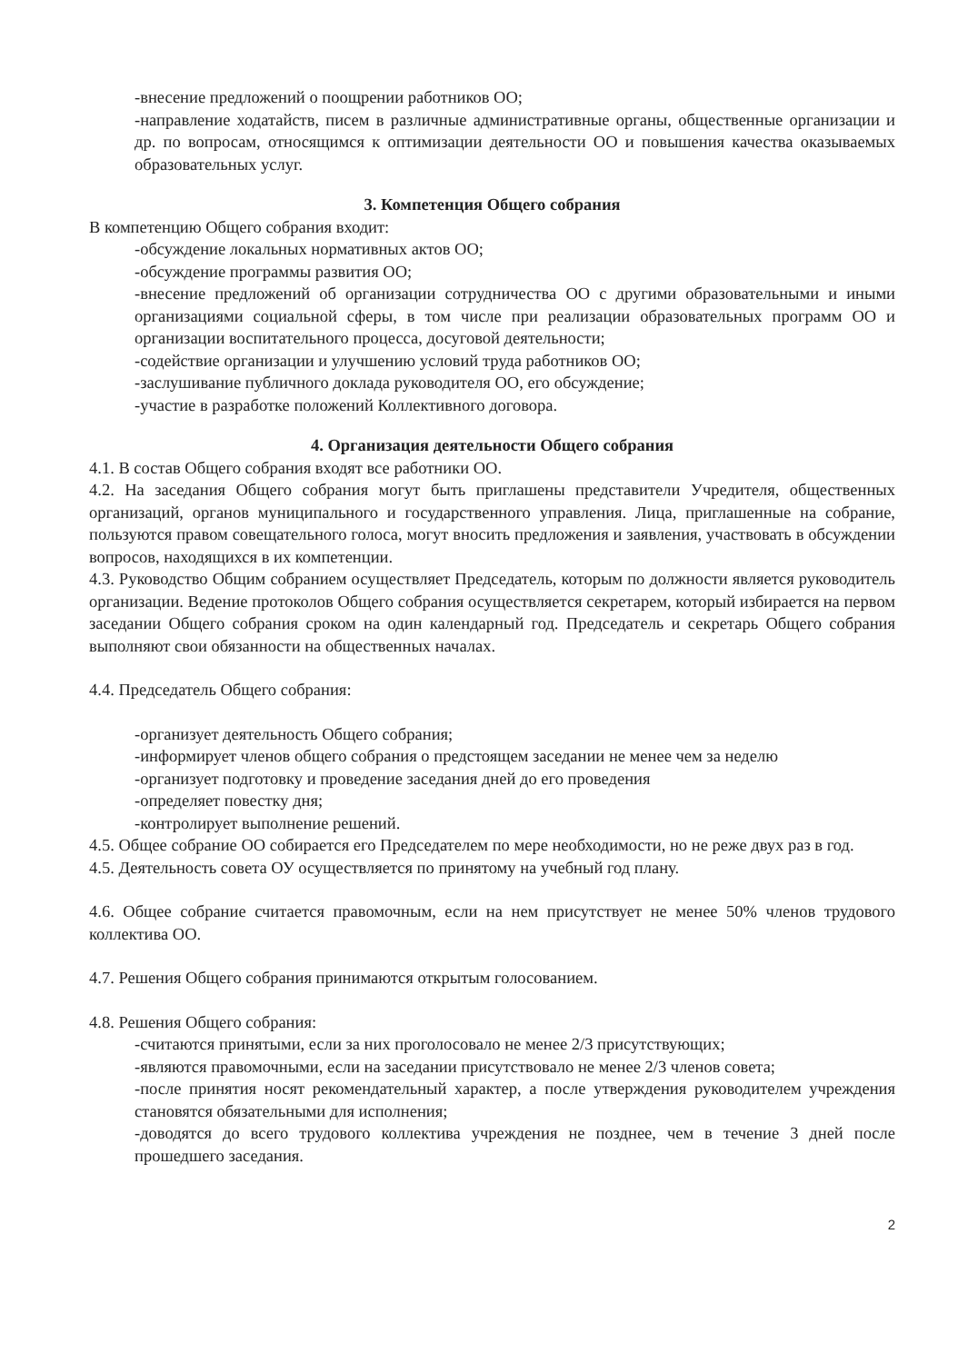-внесение предложений о поощрении работников ОО;
-направление ходатайств, писем в различные административные органы, общественные организации и др. по вопросам, относящимся к оптимизации деятельности ОО и повышения качества оказываемых образовательных услуг.
3. Компетенция Общего собрания
В компетенцию Общего собрания входит:
-обсуждение локальных нормативных актов ОО;
-обсуждение программы развития ОО;
-внесение предложений об организации сотрудничества ОО с другими образовательными и иными организациями социальной сферы, в том числе при реализации образовательных программ ОО и организации воспитательного процесса, досуговой деятельности;
-содействие организации и улучшению условий труда работников ОО;
-заслушивание публичного доклада руководителя ОО, его обсуждение;
-участие в разработке положений Коллективного договора.
4. Организация деятельности Общего собрания
4.1. В состав Общего собрания входят все работники ОО.
4.2. На заседания Общего собрания могут быть приглашены представители Учредителя, общественных организаций, органов муниципального и государственного управления. Лица, приглашенные на собрание, пользуются правом совещательного голоса, могут вносить предложения и заявления, участвовать в обсуждении вопросов, находящихся в их компетенции.
4.3. Руководство Общим собранием осуществляет Председатель, которым по должности является руководитель организации. Ведение протоколов Общего собрания осуществляется секретарем, который избирается на первом заседании Общего собрания сроком на один календарный год. Председатель и секретарь Общего собрания выполняют свои обязанности на общественных началах.
4.4. Председатель Общего собрания:
-организует деятельность Общего собрания;
-информирует членов общего собрания о предстоящем заседании не менее чем за неделю
-организует подготовку и проведение заседания дней до его проведения
-определяет повестку дня;
-контролирует выполнение решений.
4.5. Общее собрание ОО собирается его Председателем по мере необходимости, но не реже двух раз в год.
4.5. Деятельность совета ОУ осуществляется по принятому на учебный год плану.
4.6. Общее собрание считается правомочным, если на нем присутствует не менее 50% членов трудового коллектива ОО.
4.7. Решения Общего собрания принимаются открытым голосованием.
4.8. Решения Общего собрания:
-считаются принятыми, если за них проголосовало не менее 2/3 присутствующих;
-являются правомочными, если на заседании присутствовало не менее 2/3 членов совета;
-после принятия носят рекомендательный характер, а после утверждения руководителем учреждения становятся обязательными для исполнения;
-доводятся до всего трудового коллектива учреждения не позднее, чем в течение 3 дней после прошедшего заседания.
2